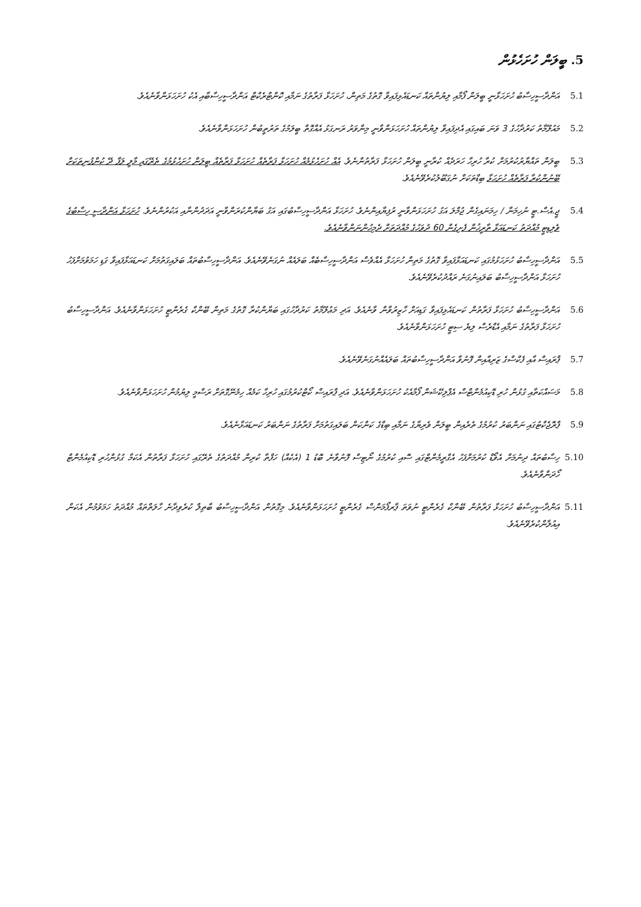5. ބީލަން ހުށަހެޅުން
5.1 އަންދާސީހިސާބު ހުށަހަޅާނީ ބީލަން ފޯމާއި ލިޔުންތައް ކަނޑައެޅިފައިވާ ގޮތުގެ މަތިން، ހުށަހަޅާ ފަރާތުގެ ނަމާއި ކޮންޓްރެކްޓް އަންދާސީހިސާބާއި އެކު ހުށަހަޅަންވާނެއެވެ.
5.2 މައުލޫމާތު ކަރުދާހުގެ 3 ވަނަ ބައިގައި އެދިފައިވާ ލިޔުންތައް ހުށަހަޅަންވާނީ މިންވަރު ރަނގަޅު އެއްގޮތް ބީލަމުގެ ތަރުތީބުން ހުށަހަޅަންވާނެއެވެ.
5.3 ބީލަން ތައްޔާރުކުރުމަށް ކުރާ ހުރިހާ ހަރަދެއް ކުރާނީ ބީލަން ހުށަހަޅާ ފަރާތުންނެވެ. އެއް ހުށަހެޅުމެއް ހުށަހަޅާ ފަރާތެއް ހުށަހަޅާ ފަރާތެއް ބީލަން ހުށަހެޅުމުގެ ތެރޭގައި މާލީ ލަފާ ދޭ ކުންފުނިތަކަށް ބޭނުންކުރާ ފަރާތެއް ހުށަހަޅާ ބިޑްތަކަށް ނުގަބޫލުކުރެވޭނެއެވެ.
5.4 ޖީ.އެސް.ޓީ ނުހިމަނާ / ހިމަނައިގެން ޖުމްލަ އަގު ހުށަހަޅަންވާނީ ރުފިޔާއިންނެވެ. ހުށަހަޅާ އަންދާސީހިސާބުގައި އަގު ބަޔާންކުރަންވާނީ އަދަދުންނާއި އަކުރުންނެވެ. ހުށަހަޅާ އަންދާސީ ހިސާބުގެ ވެލިޑިޓީ މުއްދަތު ކަނޑައަޅާ ތާރީޚުން ފެށިގެން 60 ދުވަހުގެ މުއްދަތަށް ދެމިހުންނަންވާނެއެވެ.
5.5 އަންދާސީހިސާބު ހުށަހަޅުމުގައި ކަނޑައަޅާފައިވާ ގޮތުގެ މަތިން ހުށަހަޅާ އެއްވެސް އަންދާސީހިސާބެއް ބަލައެއް ނުގަނެވޭނެއެވެ. އަންދާސީހިސާބުތައް ބަލައިގަތުމަށް ކަނޑައަޅާފައިވާ ގަޑި ހަމަވުމަށްފަހު ހުށަހަޅާ އަންދާސީހިސާބު ބަލައިނުގަނެ ރައްދުކުރެވޭނެއެވެ.
5.6 އަންދާސީހިސާބު ހުށަހަޅާ ފަރާތުން ކަނޑައެޅިފައިވާ ގަޑިއަށް ހާޒިރުވާން ވާނެއެވެ. އަދި މަޢުލޫމާތު ކަރުދާހުގައި ބަޔާންކުރާ ގޮތުގެ މަތިން ބޭންކް ގެރެންޓީ ހުށަހަޅަންވާނެއެވެ. އަންދާސީހިސާބު ހުށަހަޅާ ފަރާތުގެ ނަމާއި އެޑްރެސް ލިޔެ ސިޓީ ހުށަހަޅަންވާނެއެވެ.
5.7 ޕްރައިސް އާއި ފެކްސްގެ ޒަރިއާއިން ފޮނުވާ އަންދާސީހިސާބުތައް ބަލައެއްނުގަނެވޭނެއެވެ.
5.8 މަސައްކަތާއި ގުޅުން ހުރި ޑޮކިއުމެންޓްސް އެޕްލިކޭޝަން ފޯމާއެކު ހުށަހަޅަންވާނެއެވެ. އަދި ޕްރައިސް ކޯޓްކުރުމުގައި ހުރިހާ ކަމެއް ހިމެނޭގޮތަށް ރަސްމީ ލިޔުމުން ހުށަހަޅަންވާނެއެވެ.
5.9 ޕްރޮޖެކްޓުގައި ނަންބަރު ކުރުމުގެ ތެރެއިން ބީލަން ވެރިޔާގެ ނަމާއި ބިޑްގެ ކަންކަން ބަލައިގަތުމަށް ފަރާތުގެ ނަންބަރު ކަނޑައަޅާނެއެވެ.
5.10 ހިސާބުތައް ދިނުމަށް އެވޯޑް ކުރުމަށްފަހު އެގްރީމެންޓްގައި ސޮއި ކުރުމުގެ ނޯޓިސް ފޮނުވާނެ ބޮޑު 1 (އެކެއް) ހަފްތާ ކުރިން މުއްދަތުގެ ތެރޭގައި ހުށަހަޅާ ފަރާތުން އެކަމާ ގުޅުންހުރި ޑޮކިއުމެންޓް ހޯދަންވާނެއެވެ.
5.11 އަންދާސީހިސާބު ހުށަހަޅާ ފަރާތުން ބޭންކް ގެރެންޓީ ނުވަތަ ޕާރފޯމަންސް ގެރެންޓީ ހުށަހަޅަންވާނެއެވެ. މިގޮތުން އަންދާސީހިސާބު ބާތިލް ކުރެވިދާނެ ހާލަތްތައް މުއްދަތު ހަމަވުމުން އެކަން އިއުލާންކުރެވޭނެއެވެ.